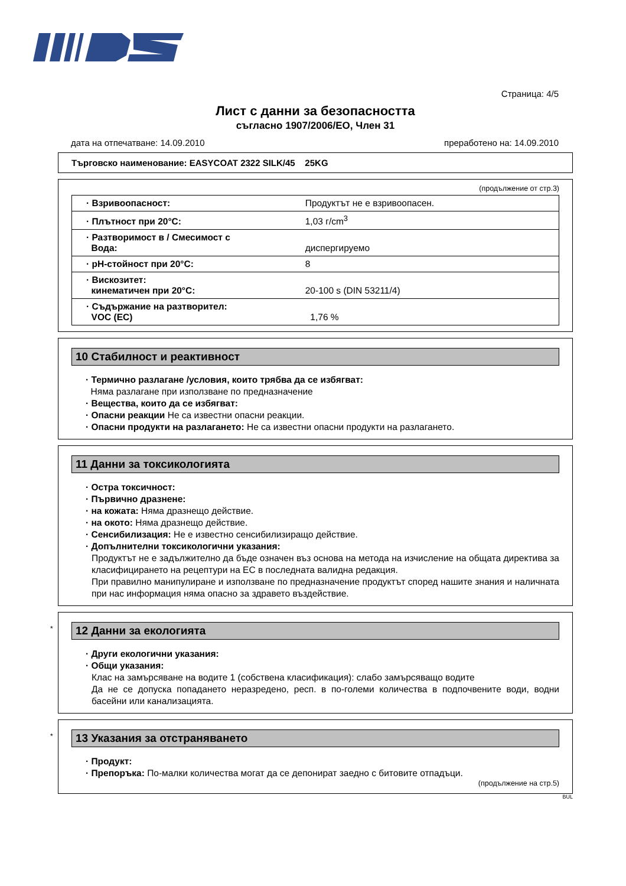Страница: 4/5
Лист с данни за безопасността
съгласно 1907/2006/ЕО, Член 31
дата на отпечатване: 14.09.2010 преработено на: 14.09.2010
Търговско наименование: EASYCOAT 2322 SILK/45 25KG
(продължение от стр.3)
| · Взривоопасност: | Продуктът не е взривоопасен. |
| · Плътност при 20°C: | 1,03 г/cm<sup>3</sup> |
| · Разтворимост в / Смесимост с Вода: | диспергируемо |
| · pH-стойност при 20°C: | 8 |
| · Вискозитет: кинематичен при 20°C: | 20-100 s (DIN 53211/4) |
| · Съдържание на разтворител: VOC (EC) | 1,76 % |
10 Стабилност и реактивност
· Термично разлагане /условия, които трябва да се избягват:
Няма разлагане при използване по предназначение
· Вещества, които да се избягват:
· Опасни реакции Не са известни опасни реакции.
· Опасни продукти на разлагането: Не са известни опасни продукти на разлагането.
11 Данни за токсикологията
· Остра токсичност:
· Първично дразнене:
· на кожата: Няма дразнещо действие.
· на окото: Няма дразнещо действие.
· Сенсибилизация: Не е известно сенсибилизиращо действие.
· Допълнителни токсикологични указания:
Продуктът не е задължително да бъде означен въз основа на метода на изчисление на общата директива за класифицирането на рецептури на ЕС в последната валидна редакция.
При правилно манипулиране и използване по предназначение продуктът според нашите знания и наличната при нас информация няма опасно за здравето въздействие.
*
12 Данни за екологията
· Други екологични указания:
· Общи указания:
Клас на замърсяване на водите 1 (собствена класификация): слабо замърсяващо водите
Да не се допуска попадането неразредено, респ. в по-големи количества в подпочвените води, водни басейни или канализацията.
*
13 Указания за отстраняването
· Продукт:
· Препоръка: По-малки количества могат да се депонират заедно с битовите отпадъци.
(продължение на стр.5)
BUL